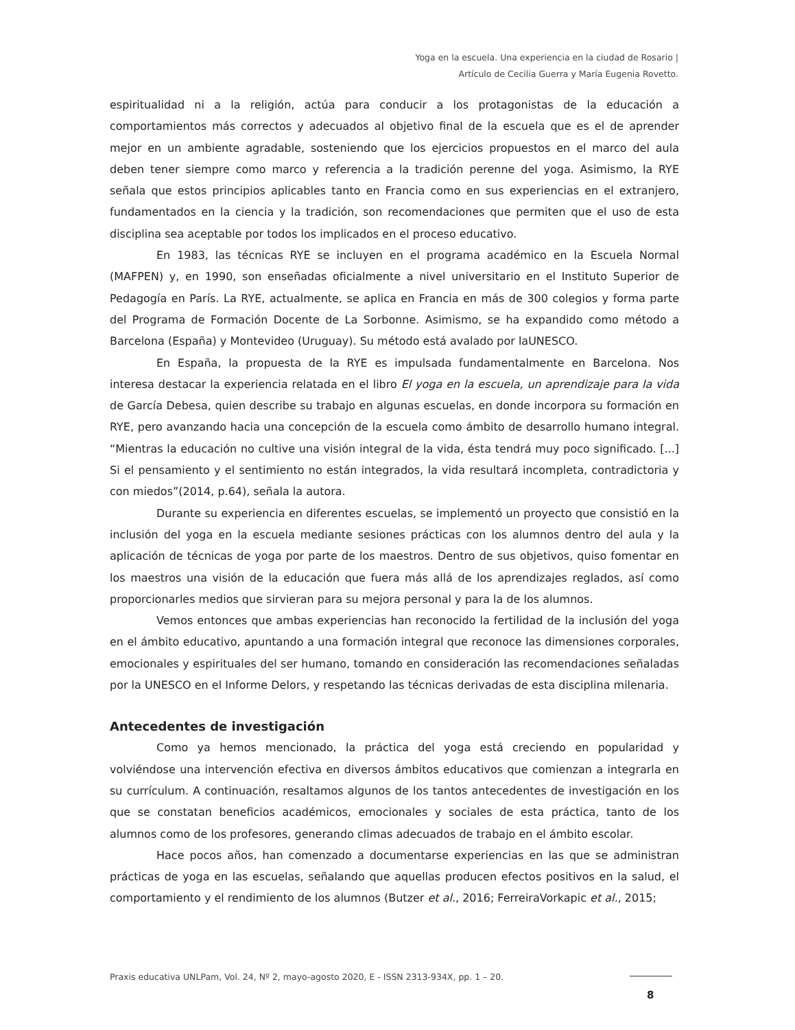Yoga en la escuela. Una experiencia en la ciudad de Rosario |
Artículo de Cecilia Guerra y María Eugenia Rovetto.
espiritualidad ni a la religión, actúa para conducir a los protagonistas de la educación a comportamientos más correctos y adecuados al objetivo final de la escuela que es el de aprender mejor en un ambiente agradable, sosteniendo que los ejercicios propuestos en el marco del aula deben tener siempre como marco y referencia a la tradición perenne del yoga. Asimismo, la RYE señala que estos principios aplicables tanto en Francia como en sus experiencias en el extranjero, fundamentados en la ciencia y la tradición, son recomendaciones que permiten que el uso de esta disciplina sea aceptable por todos los implicados en el proceso educativo.
En 1983, las técnicas RYE se incluyen en el programa académico en la Escuela Normal (MAFPEN) y, en 1990, son enseñadas oficialmente a nivel universitario en el Instituto Superior de Pedagogía en París. La RYE, actualmente, se aplica en Francia en más de 300 colegios y forma parte del Programa de Formación Docente de La Sorbonne. Asimismo, se ha expandido como método a Barcelona (España) y Montevideo (Uruguay). Su método está avalado por laUNESCO.
En España, la propuesta de la RYE es impulsada fundamentalmente en Barcelona. Nos interesa destacar la experiencia relatada en el libro El yoga en la escuela, un aprendizaje para la vida de García Debesa, quien describe su trabajo en algunas escuelas, en donde incorpora su formación en RYE, pero avanzando hacia una concepción de la escuela como ámbito de desarrollo humano integral. “Mientras la educación no cultive una visión integral de la vida, ésta tendrá muy poco significado. [...] Si el pensamiento y el sentimiento no están integrados, la vida resultará incompleta, contradictoria y con miedos”(2014, p.64), señala la autora.
Durante su experiencia en diferentes escuelas, se implementó un proyecto que consistió en la inclusión del yoga en la escuela mediante sesiones prácticas con los alumnos dentro del aula y la aplicación de técnicas de yoga por parte de los maestros. Dentro de sus objetivos, quiso fomentar en los maestros una visión de la educación que fuera más allá de los aprendizajes reglados, así como proporcionarles medios que sirvieran para su mejora personal y para la de los alumnos.
Vemos entonces que ambas experiencias han reconocido la fertilidad de la inclusión del yoga en el ámbito educativo, apuntando a una formación integral que reconoce las dimensiones corporales, emocionales y espirituales del ser humano, tomando en consideración las recomendaciones señaladas por la UNESCO en el Informe Delors, y respetando las técnicas derivadas de esta disciplina milenaria.
Antecedentes de investigación
Como ya hemos mencionado, la práctica del yoga está creciendo en popularidad y volviéndose una intervención efectiva en diversos ámbitos educativos que comienzan a integrarla en su currículum. A continuación, resaltamos algunos de los tantos antecedentes de investigación en los que se constatan beneficios académicos, emocionales y sociales de esta práctica, tanto de los alumnos como de los profesores, generando climas adecuados de trabajo en el ámbito escolar.
Hace pocos años, han comenzado a documentarse experiencias en las que se administran prácticas de yoga en las escuelas, señalando que aquellas producen efectos positivos en la salud, el comportamiento y el rendimiento de los alumnos (Butzer et al., 2016; FerreiraVorkapic et al., 2015;
Praxis educativa UNLPam, Vol. 24, Nº 2, mayo-agosto 2020, E - ISSN 2313-934X, pp. 1 – 20.
8